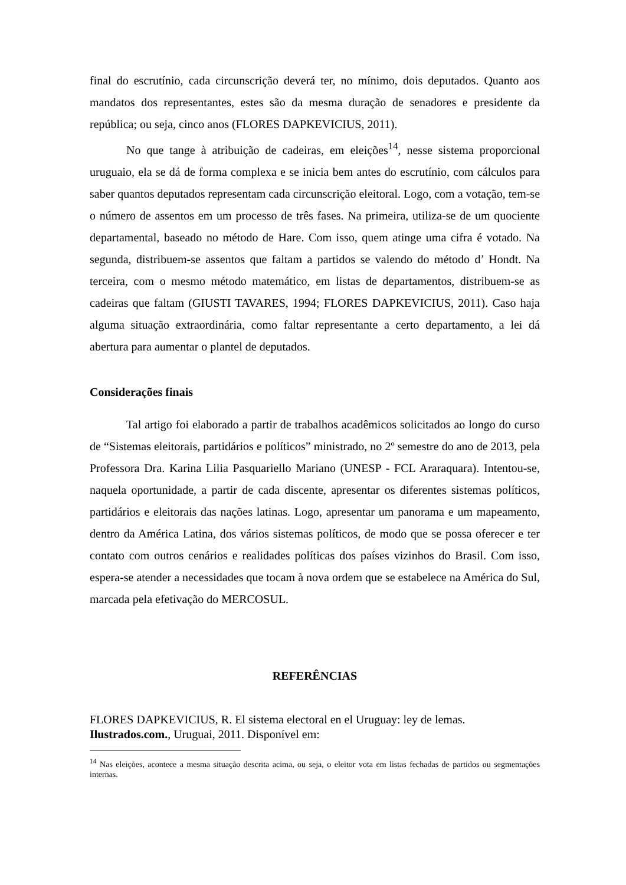final do escrutínio, cada circunscrição deverá ter, no mínimo, dois deputados. Quanto aos mandatos dos representantes, estes são da mesma duração de senadores e presidente da república; ou seja, cinco anos (FLORES DAPKEVICIUS, 2011).
No que tange à atribuição de cadeiras, em eleições<sup>14</sup>, nesse sistema proporcional uruguaio, ela se dá de forma complexa e se inicia bem antes do escrutínio, com cálculos para saber quantos deputados representam cada circunscrição eleitoral. Logo, com a votação, tem-se o número de assentos em um processo de três fases. Na primeira, utiliza-se de um quociente departamental, baseado no método de Hare. Com isso, quem atinge uma cifra é votado. Na segunda, distribuem-se assentos que faltam a partidos se valendo do método d’ Hondt. Na terceira, com o mesmo método matemático, em listas de departamentos, distribuem-se as cadeiras que faltam (GIUSTI TAVARES, 1994; FLORES DAPKEVICIUS, 2011). Caso haja alguma situação extraordinária, como faltar representante a certo departamento, a lei dá abertura para aumentar o plantel de deputados.
Considerações finais
Tal artigo foi elaborado a partir de trabalhos acadêmicos solicitados ao longo do curso de “Sistemas eleitorais, partidários e políticos” ministrado, no 2º semestre do ano de 2013, pela Professora Dra. Karina Lilia Pasquariello Mariano (UNESP - FCL Araraquara). Intentou-se, naquela oportunidade, a partir de cada discente, apresentar os diferentes sistemas políticos, partidários e eleitorais das nações latinas. Logo, apresentar um panorama e um mapeamento, dentro da América Latina, dos vários sistemas políticos, de modo que se possa oferecer e ter contato com outros cenários e realidades políticas dos países vizinhos do Brasil. Com isso, espera-se atender a necessidades que tocam à nova ordem que se estabelece na América do Sul, marcada pela efetivação do MERCOSUL.
REFERÊNCIAS
FLORES DAPKEVICIUS, R. El sistema electoral en el Uruguay: ley de lemas. Ilustrados.com., Uruguai, 2011. Disponível em:
<sup>14</sup> Nas eleições, acontece a mesma situação descrita acima, ou seja, o eleitor vota em listas fechadas de partidos ou segmentações internas.